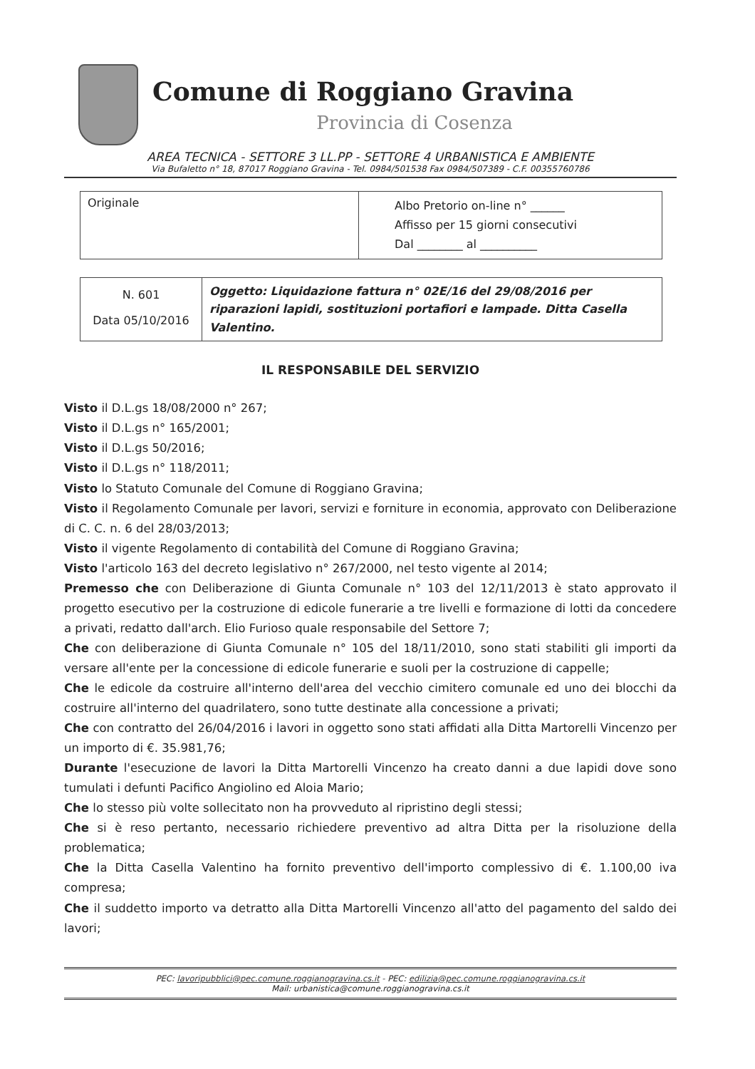Comune di Roggiano Gravina
Provincia di Cosenza
AREA TECNICA - SETTORE 3 LL.PP - SETTORE 4 URBANISTICA E AMBIENTE
Via Bufaletto n° 18, 87017 Roggiano Gravina - Tel. 0984/501538 Fax 0984/507389 - C.F. 00355760786
| Originale | Albo Pretorio on-line n° ______ Affisso per 15 giorni consecutivi Dal ________ al __________ |
| N. 601 Data 05/10/2016 | Oggetto: Liquidazione fattura n° 02E/16 del 29/08/2016 per riparazioni lapidi, sostituzioni portafiori e lampade. Ditta Casella Valentino. |
IL RESPONSABILE DEL SERVIZIO
Visto il D.L.gs 18/08/2000 n° 267;
Visto il D.L.gs n° 165/2001;
Visto il D.L.gs 50/2016;
Visto il D.L.gs n° 118/2011;
Visto lo Statuto Comunale del Comune di Roggiano Gravina;
Visto il Regolamento Comunale per lavori, servizi e forniture in economia, approvato con Deliberazione di C. C. n. 6 del 28/03/2013;
Visto il vigente Regolamento di contabilità del Comune di Roggiano Gravina;
Visto l'articolo 163 del decreto legislativo n° 267/2000, nel testo vigente al 2014;
Premesso che con Deliberazione di Giunta Comunale n° 103 del 12/11/2013 è stato approvato il progetto esecutivo per la costruzione di edicole funerarie a tre livelli e formazione di lotti da concedere a privati, redatto dall'arch. Elio Furioso quale responsabile del Settore 7;
Che con deliberazione di Giunta Comunale n° 105 del 18/11/2010, sono stati stabiliti gli importi da versare all'ente per la concessione di edicole funerarie e suoli per la costruzione di cappelle;
Che le edicole da costruire all'interno dell'area del vecchio cimitero comunale ed uno dei blocchi da costruire all'interno del quadrilatero, sono tutte destinate alla concessione a privati;
Che con contratto del 26/04/2016 i lavori in oggetto sono stati affidati alla Ditta Martorelli Vincenzo per un importo di €. 35.981,76;
Durante l'esecuzione de lavori la Ditta Martorelli Vincenzo ha creato danni a due lapidi dove sono tumulati i defunti Pacifico Angiolino ed Aloia Mario;
Che lo stesso più volte sollecitato non ha provveduto al ripristino degli stessi;
Che si è reso pertanto, necessario richiedere preventivo ad altra Ditta per la risoluzione della problematica;
Che la Ditta Casella Valentino ha fornito preventivo dell'importo complessivo di €. 1.100,00 iva compresa;
Che il suddetto importo va detratto alla Ditta Martorelli Vincenzo all'atto del pagamento del saldo dei lavori;
PEC: lavoripubblici@pec.comune.roggianogravina.cs.it - PEC: edilizia@pec.comune.roggianogravina.cs.it
Mail: urbanistica@comune.roggianogravina.cs.it